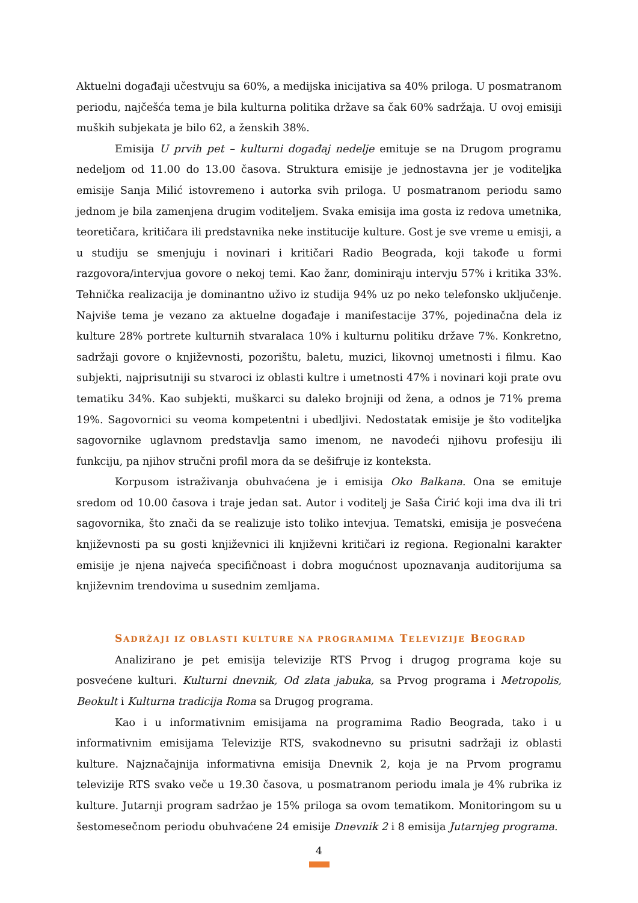Aktuelni događaji učestvuju sa 60%, a medijska inicijativa sa 40% priloga. U posmatranom periodu, najčešća tema je bila kulturna politika države sa čak 60% sadržaja. U ovoj emisiji muških subjekata je bilo 62, a ženskih 38%.
Emisija U prvih pet – kulturni događaj nedelje emituje se na Drugom programu nedeljom od 11.00 do 13.00 časova. Struktura emisije je jednostavna jer je voditeljka emisije Sanja Milić istovremeno i autorka svih priloga. U posmatranom periodu samo jednom je bila zamenjena drugim voditeljem. Svaka emisija ima gosta iz redova umetnika, teoretičara, kritičara ili predstavnika neke institucije kulture. Gost je sve vreme u emisji, a u studiju se smenjuju i novinari i kritičari Radio Beograda, koji takođe u formi razgovora/intervjua govore o nekoj temi. Kao žanr, dominiraju intervju 57% i kritika 33%. Tehnička realizacija je dominantno uživo iz studija 94% uz po neko telefonsko uključenje. Najviše tema je vezano za aktuelne događaje i manifestacije 37%, pojedinačna dela iz kulture 28% portrete kulturnih stvaralaca 10% i kulturnu politiku države 7%. Konkretno, sadržaji govore o književnosti, pozorištu, baletu, muzici, likovnoj umetnosti i filmu. Kao subjekti, najprisutniji su stvaroci iz oblasti kultre i umetnosti 47% i novinari koji prate ovu tematiku 34%. Kao subjekti, muškarci su daleko brojniji od žena, a odnos je 71% prema 19%. Sagovornici su veoma kompetentni i ubedljivi. Nedostatak emisije je što voditeljka sagovornike uglavnom predstavlja samo imenom, ne navodeći njihovu profesiju ili funkciju, pa njihov stručni profil mora da se dešifruje iz konteksta.
Korpusom istraživanja obuhvaćena je i emisija Oko Balkana. Ona se emituje sredom od 10.00 časova i traje jedan sat. Autor i voditelj je Saša Ćirić koji ima dva ili tri sagovornika, što znači da se realizuje isto toliko intevjua. Tematski, emisija je posvećena književnosti pa su gosti književnici ili književni kritičari iz regiona. Regionalni karakter emisije je njena najveća specifičnoast i dobra mogućnost upoznavanja auditorijuma sa književnim trendovima u susednim zemljama.
SADRŽAJI IZ OBLASTI KULTURE NA PROGRAMIMA TELEVIZIJE BEOGRAD
Analizirano je pet emisija televizije RTS Prvog i drugog programa koje su posvećene kulturi. Kulturni dnevnik, Od zlata jabuka, sa Prvog programa i Metropolis, Beokult i Kulturna tradicija Roma sa Drugog programa.
Kao i u informativnim emisijama na programima Radio Beograda, tako i u informativnim emisijama Televizije RTS, svakodnevno su prisutni sadržaji iz oblasti kulture. Najznačajnija informativna emisija Dnevnik 2, koja je na Prvom programu televizije RTS svako veče u 19.30 časova, u posmatranom periodu imala je 4% rubrika iz kulture. Jutarnji program sadržao je 15% priloga sa ovom tematikom. Monitoringom su u šestomesečnom periodu obuhvaćene 24 emisije Dnevnik 2 i 8 emisija Jutarnjeg programa.
4